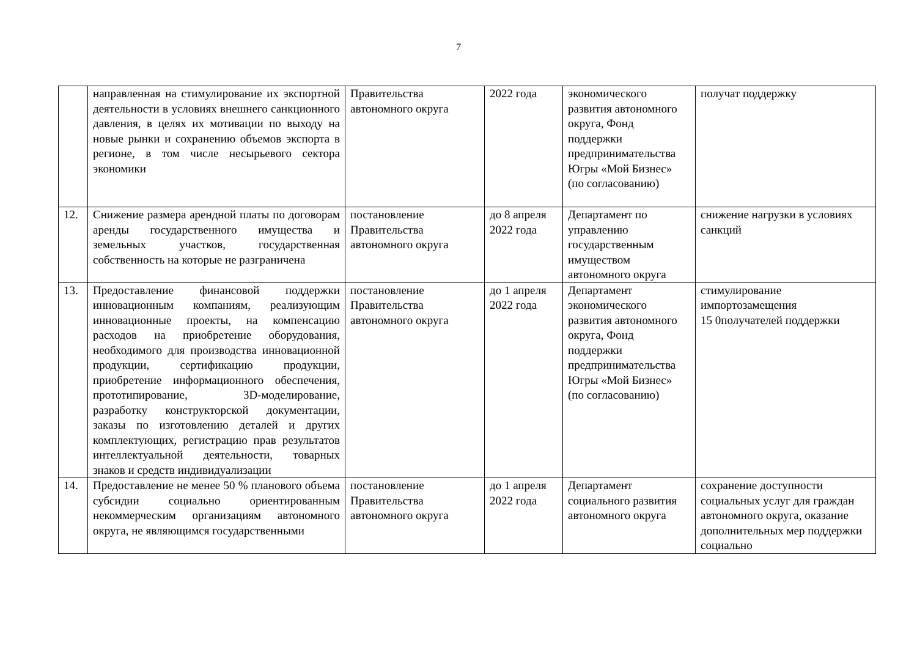7
| | направленная на стимулирование их экспортной деятельности в условиях внешнего санкционного давления, в целях их мотивации по выходу на новые рынки и сохранению объемов экспорта в регионе, в том числе несырьевого сектора экономики | Правительства автономного округа | 2022 года | экономического развития автономного округа, Фонд поддержки предпринимательства Югры «Мой Бизнес» (по согласованию) | получат поддержку |
| 12. | Снижение размера арендной платы по договорам аренды государственного имущества и земельных участков, государственная собственность на которые не разграничена | постановление Правительства автономного округа | до 8 апреля 2022 года | Департамент по управлению государственным имуществом автономного округа | снижение нагрузки в условиях санкций |
| 13. | Предоставление финансовой поддержки инновационным компаниям, реализующим инновационные проекты, на компенсацию расходов на приобретение оборудования, необходимого для производства инновационной продукции, сертификацию продукции, приобретение информационного обеспечения, прототипирование, 3D-моделирование, разработку конструкторской документации, заказы по изготовлению деталей и других комплектующих, регистрацию прав результатов интеллектуальной деятельности, товарных знаков и средств индивидуализации | постановление Правительства автономного округа | до 1 апреля 2022 года | Департамент экономического развития автономного округа, Фонд поддержки предпринимательства Югры «Мой Бизнес» (по согласованию) | стимулирование импортозамещения 15 0получателей поддержки |
| 14. | Предоставление не менее 50 % планового объема субсидии социально ориентированным некоммерческим организациям автономного округа, не являющимся государственными | постановление Правительства автономного округа | до 1 апреля 2022 года | Департамент социального развития автономного округа | сохранение доступности социальных услуг для граждан автономного округа, оказание дополнительных мер поддержки социально |